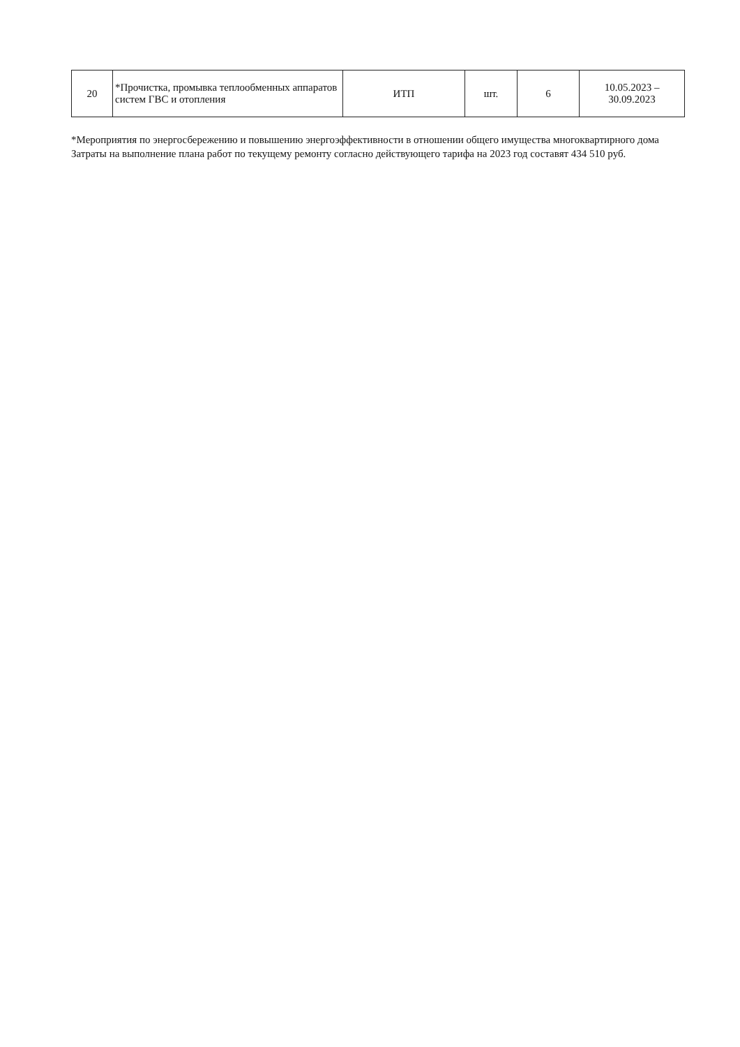| 20 | *Прочистка, промывка теплообменных аппаратов систем ГВС и отопления | ИТП | шт. | 6 | 10.05.2023 – 30.09.2023 |
*Мероприятия по энергосбережению и повышению энергоэффективности в отношении общего имущества многоквартирного дома
Затраты на выполнение плана работ по текущему ремонту согласно действующего тарифа на 2023 год составят 434 510 руб.